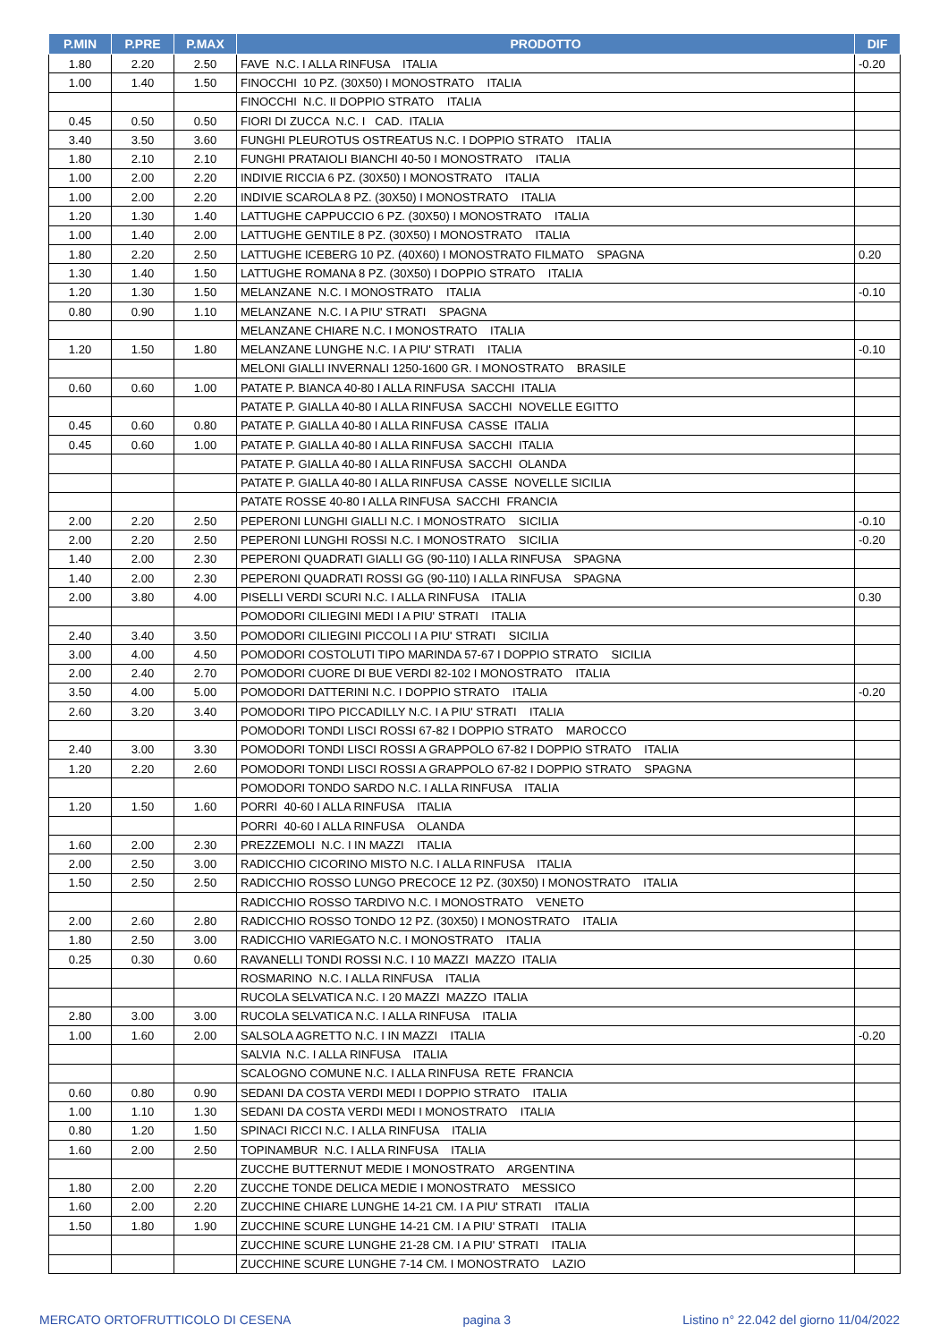| P.MIN | P.PRE | P.MAX | PRODOTTO | DIF |
| --- | --- | --- | --- | --- |
| 1.80 | 2.20 | 2.50 | FAVE N.C. I ALLA RINFUSA ITALIA | -0.20 |
| 1.00 | 1.40 | 1.50 | FINOCCHI 10 PZ. (30X50) I MONOSTRATO ITALIA | |
| | | | FINOCCHI N.C. II DOPPIO STRATO ITALIA | |
| 0.45 | 0.50 | 0.50 | FIORI DI ZUCCA N.C. I CAD. ITALIA | |
| 3.40 | 3.50 | 3.60 | FUNGHI PLEUROTUS OSTREATUS N.C. I DOPPIO STRATO ITALIA | |
| 1.80 | 2.10 | 2.10 | FUNGHI PRATAIOLI BIANCHI 40-50 I MONOSTRATO ITALIA | |
| 1.00 | 2.00 | 2.20 | INDIVIE RICCIA 6 PZ. (30X50) I MONOSTRATO ITALIA | |
| 1.00 | 2.00 | 2.20 | INDIVIE SCAROLA 8 PZ. (30X50) I MONOSTRATO ITALIA | |
| 1.20 | 1.30 | 1.40 | LATTUGHE CAPPUCCIO 6 PZ. (30X50) I MONOSTRATO ITALIA | |
| 1.00 | 1.40 | 2.00 | LATTUGHE GENTILE 8 PZ. (30X50) I MONOSTRATO ITALIA | |
| 1.80 | 2.20 | 2.50 | LATTUGHE ICEBERG 10 PZ. (40X60) I MONOSTRATO FILMATO SPAGNA | 0.20 |
| 1.30 | 1.40 | 1.50 | LATTUGHE ROMANA 8 PZ. (30X50) I DOPPIO STRATO ITALIA | |
| 1.20 | 1.30 | 1.50 | MELANZANE N.C. I MONOSTRATO ITALIA | -0.10 |
| 0.80 | 0.90 | 1.10 | MELANZANE N.C. I A PIU' STRATI SPAGNA | |
| | | | MELANZANE CHIARE N.C. I MONOSTRATO ITALIA | |
| 1.20 | 1.50 | 1.80 | MELANZANE LUNGHE N.C. I A PIU' STRATI ITALIA | -0.10 |
| | | | MELONI GIALLI INVERNALI 1250-1600 GR. I MONOSTRATO BRASILE | |
| 0.60 | 0.60 | 1.00 | PATATE P. BIANCA 40-80 I ALLA RINFUSA SACCHI ITALIA | |
| | | | PATATE P. GIALLA 40-80 I ALLA RINFUSA SACCHI NOVELLE EGITTO | |
| 0.45 | 0.60 | 0.80 | PATATE P. GIALLA 40-80 I ALLA RINFUSA CASSE ITALIA | |
| 0.45 | 0.60 | 1.00 | PATATE P. GIALLA 40-80 I ALLA RINFUSA SACCHI ITALIA | |
| | | | PATATE P. GIALLA 40-80 I ALLA RINFUSA SACCHI OLANDA | |
| | | | PATATE P. GIALLA 40-80 I ALLA RINFUSA CASSE NOVELLE SICILIA | |
| | | | PATATE ROSSE 40-80 I ALLA RINFUSA SACCHI FRANCIA | |
| 2.00 | 2.20 | 2.50 | PEPERONI LUNGHI GIALLI N.C. I MONOSTRATO SICILIA | -0.10 |
| 2.00 | 2.20 | 2.50 | PEPERONI LUNGHI ROSSI N.C. I MONOSTRATO SICILIA | -0.20 |
| 1.40 | 2.00 | 2.30 | PEPERONI QUADRATI GIALLI GG (90-110) I ALLA RINFUSA SPAGNA | |
| 1.40 | 2.00 | 2.30 | PEPERONI QUADRATI ROSSI GG (90-110) I ALLA RINFUSA SPAGNA | |
| 2.00 | 3.80 | 4.00 | PISELLI VERDI SCURI N.C. I ALLA RINFUSA ITALIA | 0.30 |
| | | | POMODORI CILIEGINI MEDI I A PIU' STRATI ITALIA | |
| 2.40 | 3.40 | 3.50 | POMODORI CILIEGINI PICCOLI I A PIU' STRATI SICILIA | |
| 3.00 | 4.00 | 4.50 | POMODORI COSTOLUTI TIPO MARINDA 57-67 I DOPPIO STRATO SICILIA | |
| 2.00 | 2.40 | 2.70 | POMODORI CUORE DI BUE VERDI 82-102 I MONOSTRATO ITALIA | |
| 3.50 | 4.00 | 5.00 | POMODORI DATTERINI N.C. I DOPPIO STRATO ITALIA | -0.20 |
| 2.60 | 3.20 | 3.40 | POMODORI TIPO PICCADILLY N.C. I A PIU' STRATI ITALIA | |
| | | | POMODORI TONDI LISCI ROSSI 67-82 I DOPPIO STRATO MAROCCO | |
| 2.40 | 3.00 | 3.30 | POMODORI TONDI LISCI ROSSI A GRAPPOLO 67-82 I DOPPIO STRATO ITALIA | |
| 1.20 | 2.20 | 2.60 | POMODORI TONDI LISCI ROSSI A GRAPPOLO 67-82 I DOPPIO STRATO SPAGNA | |
| | | | POMODORI TONDO SARDO N.C. I ALLA RINFUSA ITALIA | |
| 1.20 | 1.50 | 1.60 | PORRI 40-60 I ALLA RINFUSA ITALIA | |
| | | | PORRI 40-60 I ALLA RINFUSA OLANDA | |
| 1.60 | 2.00 | 2.30 | PREZZEMOLI N.C. I IN MAZZI ITALIA | |
| 2.00 | 2.50 | 3.00 | RADICCHIO CICORINO MISTO N.C. I ALLA RINFUSA ITALIA | |
| 1.50 | 2.50 | 2.50 | RADICCHIO ROSSO LUNGO PRECOCE 12 PZ. (30X50) I MONOSTRATO ITALIA | |
| | | | RADICCHIO ROSSO TARDIVO N.C. I MONOSTRATO VENETO | |
| 2.00 | 2.60 | 2.80 | RADICCHIO ROSSO TONDO 12 PZ. (30X50) I MONOSTRATO ITALIA | |
| 1.80 | 2.50 | 3.00 | RADICCHIO VARIEGATO N.C. I MONOSTRATO ITALIA | |
| 0.25 | 0.30 | 0.60 | RAVANELLI TONDI ROSSI N.C. I 10 MAZZI MAZZO ITALIA | |
| | | | ROSMARINO N.C. I ALLA RINFUSA ITALIA | |
| | | | RUCOLA SELVATICA N.C. I 20 MAZZI MAZZO ITALIA | |
| 2.80 | 3.00 | 3.00 | RUCOLA SELVATICA N.C. I ALLA RINFUSA ITALIA | |
| 1.00 | 1.60 | 2.00 | SALSOLA AGRETTO N.C. I IN MAZZI ITALIA | -0.20 |
| | | | SALVIA N.C. I ALLA RINFUSA ITALIA | |
| | | | SCALOGNO COMUNE N.C. I ALLA RINFUSA RETE FRANCIA | |
| 0.60 | 0.80 | 0.90 | SEDANI DA COSTA VERDI MEDI I DOPPIO STRATO ITALIA | |
| 1.00 | 1.10 | 1.30 | SEDANI DA COSTA VERDI MEDI I MONOSTRATO ITALIA | |
| 0.80 | 1.20 | 1.50 | SPINACI RICCI N.C. I ALLA RINFUSA ITALIA | |
| 1.60 | 2.00 | 2.50 | TOPINAMBUR N.C. I ALLA RINFUSA ITALIA | |
| | | | ZUCCHE BUTTERNUT MEDIE I MONOSTRATO ARGENTINA | |
| 1.80 | 2.00 | 2.20 | ZUCCHE TONDE DELICA MEDIE I MONOSTRATO MESSICO | |
| 1.60 | 2.00 | 2.20 | ZUCCHINE CHIARE LUNGHE 14-21 CM. I A PIU' STRATI ITALIA | |
| 1.50 | 1.80 | 1.90 | ZUCCHINE SCURE LUNGHE 14-21 CM. I A PIU' STRATI ITALIA | |
| | | | ZUCCHINE SCURE LUNGHE 21-28 CM. I A PIU' STRATI ITALIA | |
| | | | ZUCCHINE SCURE LUNGHE 7-14 CM. I MONOSTRATO LAZIO | |
MERCATO ORTOFRUTTICOLO DI CESENA pagina 3 Listino n° 22.042 del giorno 11/04/2022